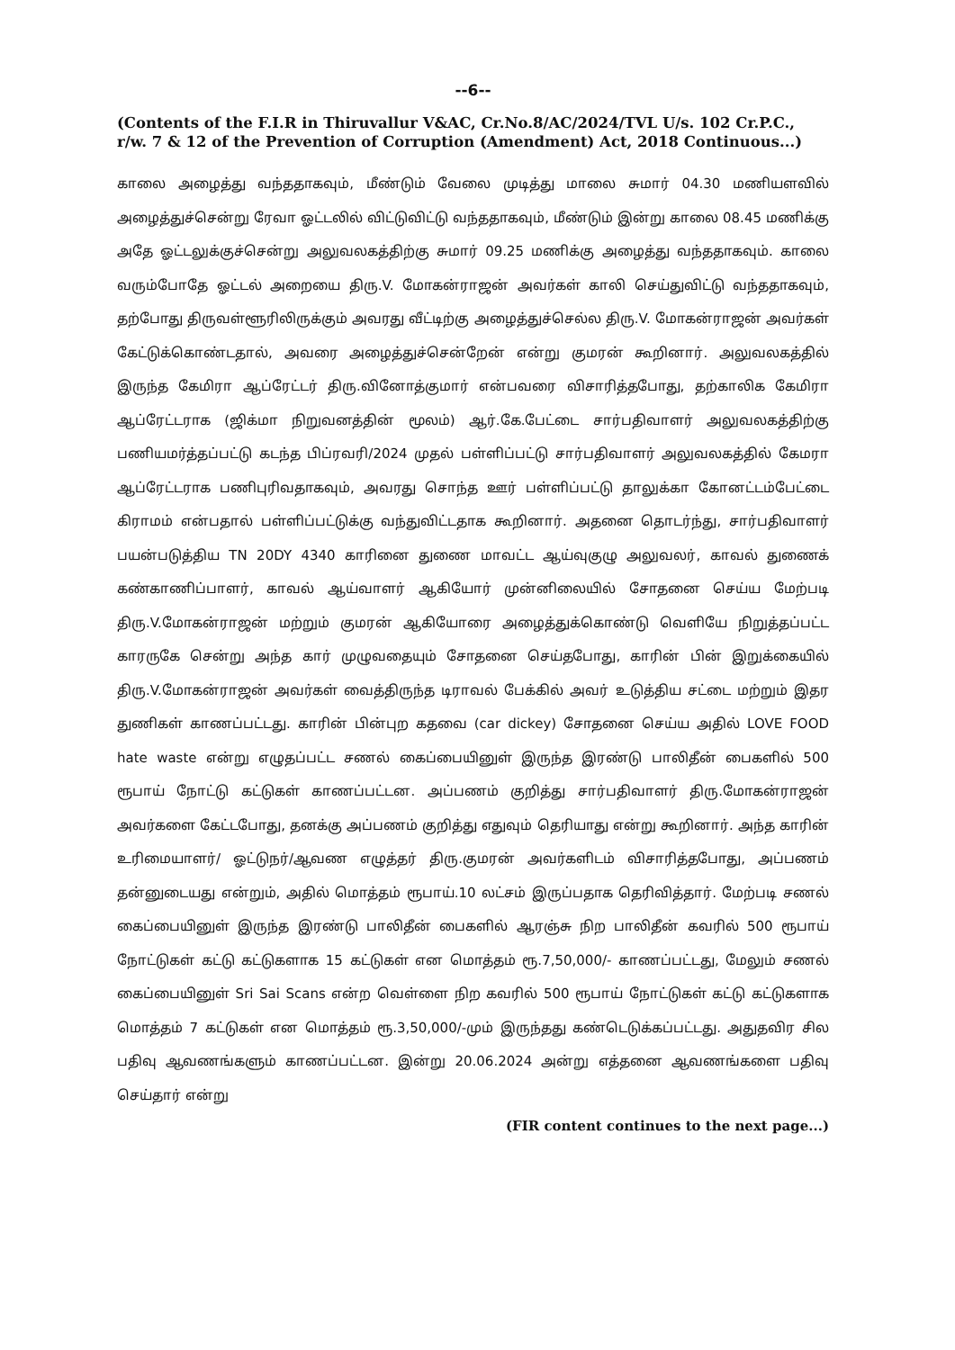--6--
(Contents of the F.I.R in Thiruvallur V&AC, Cr.No.8/AC/2024/TVL U/s. 102 Cr.P.C., r/w. 7 & 12 of the Prevention of Corruption (Amendment) Act, 2018 Continuous...)
காலை அழைத்து வந்ததாகவும், மீண்டும் வேலை முடித்து மாலை சுமார் 04.30 மணியளவில் அழைத்துச்சென்று ரேவா ஓட்டலில் விட்டுவிட்டு வந்ததாகவும், மீண்டும் இன்று காலை 08.45 மணிக்கு அதே ஓட்டலுக்குச்சென்று அலுவலகத்திற்கு சுமார் 09.25 மணிக்கு அழைத்து வந்ததாகவும். காலை வரும்போதே ஓட்டல் அறையை திரு.V. மோகன்ராஜன் அவர்கள் காலி செய்துவிட்டு வந்ததாகவும், தற்போது திருவள்ளூரிலிருக்கும் அவரது வீட்டிற்கு அழைத்துச்செல்ல திரு.V. மோகன்ராஜன் அவர்கள் கேட்டுக்கொண்டதால், அவரை அழைத்துச்சென்றேன் என்று குமரன் கூறினார். அலுவலகத்தில் இருந்த கேமிரா ஆப்ரேட்டர் திரு.வினோத்குமார் என்பவரை விசாரித்தபோது, தற்காலிக கேமிரா ஆப்ரேட்டராக (ஜிக்மா நிறுவனத்தின் மூலம்) ஆர்.கே.பேட்டை சார்பதிவாளர் அலுவலகத்திற்கு பணியமர்த்தப்பட்டு கடந்த பிப்ரவரி/2024 முதல் பள்ளிப்பட்டு சார்பதிவாளர் அலுவலகத்தில் கேமரா ஆப்ரேட்டராக பணிபுரிவதாகவும், அவரது சொந்த ஊர் பள்ளிப்பட்டு தாலுக்கா கோனட்டம்பேட்டை கிராமம் என்பதால் பள்ளிப்பட்டுக்கு வந்துவிட்டதாக கூறினார். அதனை தொடர்ந்து, சார்பதிவாளர் பயன்படுத்திய TN 20DY 4340 காரினை துணை மாவட்ட ஆய்வுகுழு அலுவலர், காவல் துணைக் கண்காணிப்பாளர், காவல் ஆய்வாளர் ஆகியோர் முன்னிலையில் சோதனை செய்ய மேற்படி திரு.V.மோகன்ராஜன் மற்றும் குமரன் ஆகியோரை அழைத்துக்கொண்டு வெளியே நிறுத்தப்பட்ட காரருகே சென்று அந்த கார் முழுவதையும் சோதனை செய்தபோது, காரின் பின் இறுக்கையில் திரு.V.மோகன்ராஜன் அவர்கள் வைத்திருந்த டிராவல் பேக்கில் அவர் உடுத்திய சட்டை மற்றும் இதர துணிகள் காணப்பட்டது. காரின் பின்புற கதவை (car dickey) சோதனை செய்ய அதில் LOVE FOOD hate waste என்று எழுதப்பட்ட சணல் கைப்பையினுள் இருந்த இரண்டு பாலிதீன் பைகளில் 500 ரூபாய் நோட்டு கட்டுகள் காணப்பட்டன. அப்பணம் குறித்து சார்பதிவாளர் திரு.மோகன்ராஜன் அவர்களை கேட்டபோது, தனக்கு அப்பணம் குறித்து எதுவும் தெரியாது என்று கூறினார். அந்த காரின் உரிமையாளர்/ ஓட்டுநர்/ஆவண எழுத்தர் திரு.குமரன் அவர்களிடம் விசாரித்தபோது, அப்பணம் தன்னுடையது என்றும், அதில் மொத்தம் ரூபாய்.10 லட்சம் இருப்பதாக தெரிவித்தார். மேற்படி சணல் கைப்பையினுள் இருந்த இரண்டு பாலிதீன் பைகளில் ஆரஞ்சு நிற பாலிதீன் கவரில் 500 ரூபாய் நோட்டுகள் கட்டு கட்டுகளாக 15 கட்டுகள் என மொத்தம் ரூ.7,50,000/- காணப்பட்டது, மேலும் சணல் கைப்பையினுள் Sri Sai Scans என்ற வெள்ளை நிற கவரில் 500 ரூபாய் நோட்டுகள் கட்டு கட்டுகளாக மொத்தம் 7 கட்டுகள் என மொத்தம் ரூ.3,50,000/-மும் இருந்தது கண்டெடுக்கப்பட்டது. அதுதவிர சில பதிவு ஆவணங்களும் காணப்பட்டன. இன்று 20.06.2024 அன்று எத்தனை ஆவணங்களை பதிவு செய்தார் என்று
(FIR content continues to the next page...)